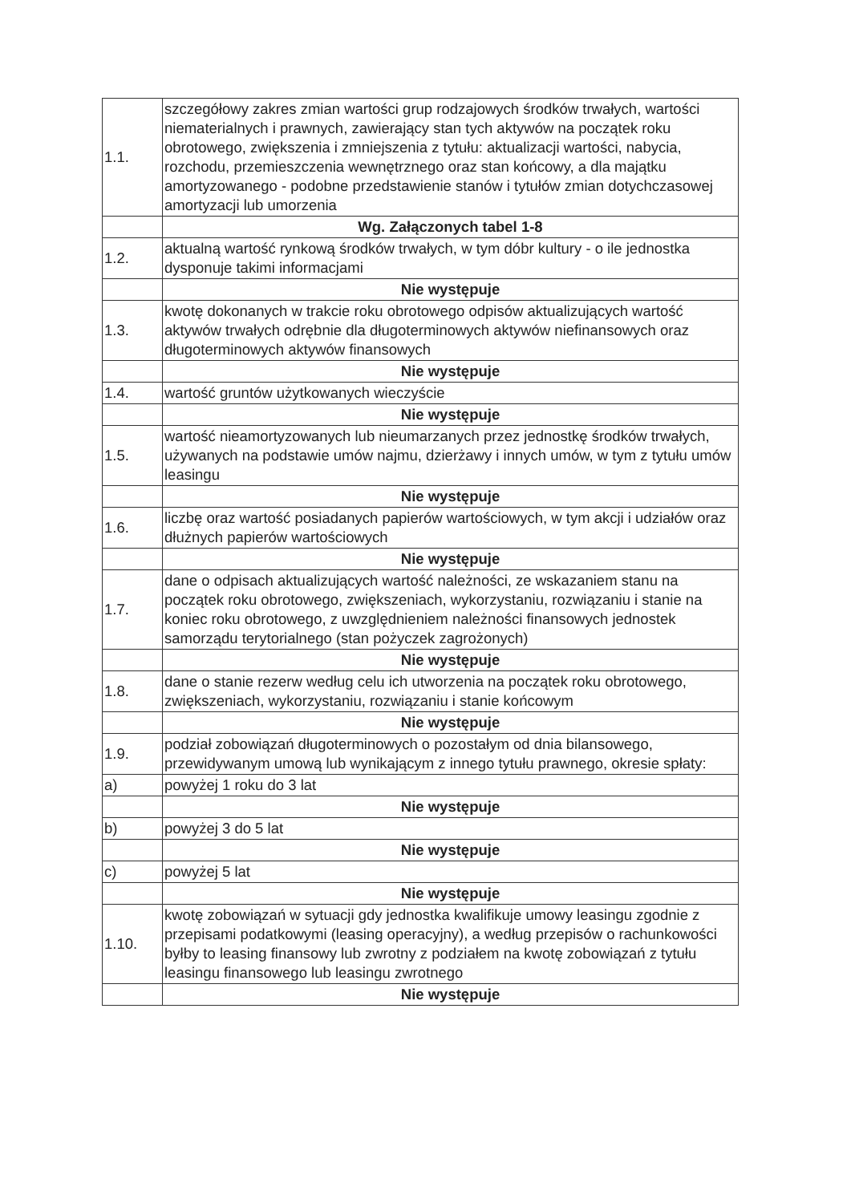| 1.1. | szczegółowy zakres zmian wartości grup rodzajowych środków trwałych, wartości niematerialnych i prawnych, zawierający stan tych aktywów na początek roku obrotowego, zwiększenia i zmniejszenia z tytułu: aktualizacji wartości, nabycia, rozchodu, przemieszczenia wewnętrznego oraz stan końcowy, a dla majątku amortyzowanego - podobne przedstawienie stanów i tytułów zmian dotychczasowej amortyzacji lub umorzenia |
| | Wg. Załączonych tabel 1-8 |
| 1.2. | aktualną wartość rynkową środków trwałych, w tym dóbr kultury - o ile jednostka dysponuje takimi informacjami |
| | Nie występuje |
| 1.3. | kwotę dokonanych w trakcie roku obrotowego odpisów aktualizujących wartość aktywów trwałych odrębnie dla długoterminowych aktywów niefinansowych oraz długoterminowych aktywów finansowych |
| | Nie występuje |
| 1.4. | wartość gruntów użytkowanych wieczyście |
| | Nie występuje |
| 1.5. | wartość nieamortyzowanych lub nieumarzanych przez jednostkę środków trwałych, używanych na podstawie umów najmu, dzierżawy i innych umów, w tym z tytułu umów leasingu |
| | Nie występuje |
| 1.6. | liczbę oraz wartość posiadanych papierów wartościowych, w tym akcji i udziałów oraz dłużnych papierów wartościowych |
| | Nie występuje |
| 1.7. | dane o odpisach aktualizujących wartość należności, ze wskazaniem stanu na początek roku obrotowego, zwiększeniach, wykorzystaniu, rozwiązaniu i stanie na koniec roku obrotowego, z uwzględnieniem należności finansowych jednostek samorządu terytorialnego (stan pożyczek zagrożonych) |
| | Nie występuje |
| 1.8. | dane o stanie rezerw według celu ich utworzenia na początek roku obrotowego, zwiększeniach, wykorzystaniu, rozwiązaniu i stanie końcowym |
| | Nie występuje |
| 1.9. | podział zobowiązań długoterminowych o pozostałym od dnia bilansowego, przewidywanym umową lub wynikającym z innego tytułu prawnego, okresie spłaty: |
| a) | powyżej 1 roku do 3 lat |
| | Nie występuje |
| b) | powyżej 3 do 5 lat |
| | Nie występuje |
| c) | powyżej 5 lat |
| | Nie występuje |
| 1.10. | kwotę zobowiązań w sytuacji gdy jednostka kwalifikuje umowy leasingu zgodnie z przepisami podatkowymi (leasing operacyjny), a według przepisów o rachunkowości byłby to leasing finansowy lub zwrotny z podziałem na kwotę zobowiązań z tytułu leasingu finansowego lub leasingu zwrotnego |
| | Nie występuje |